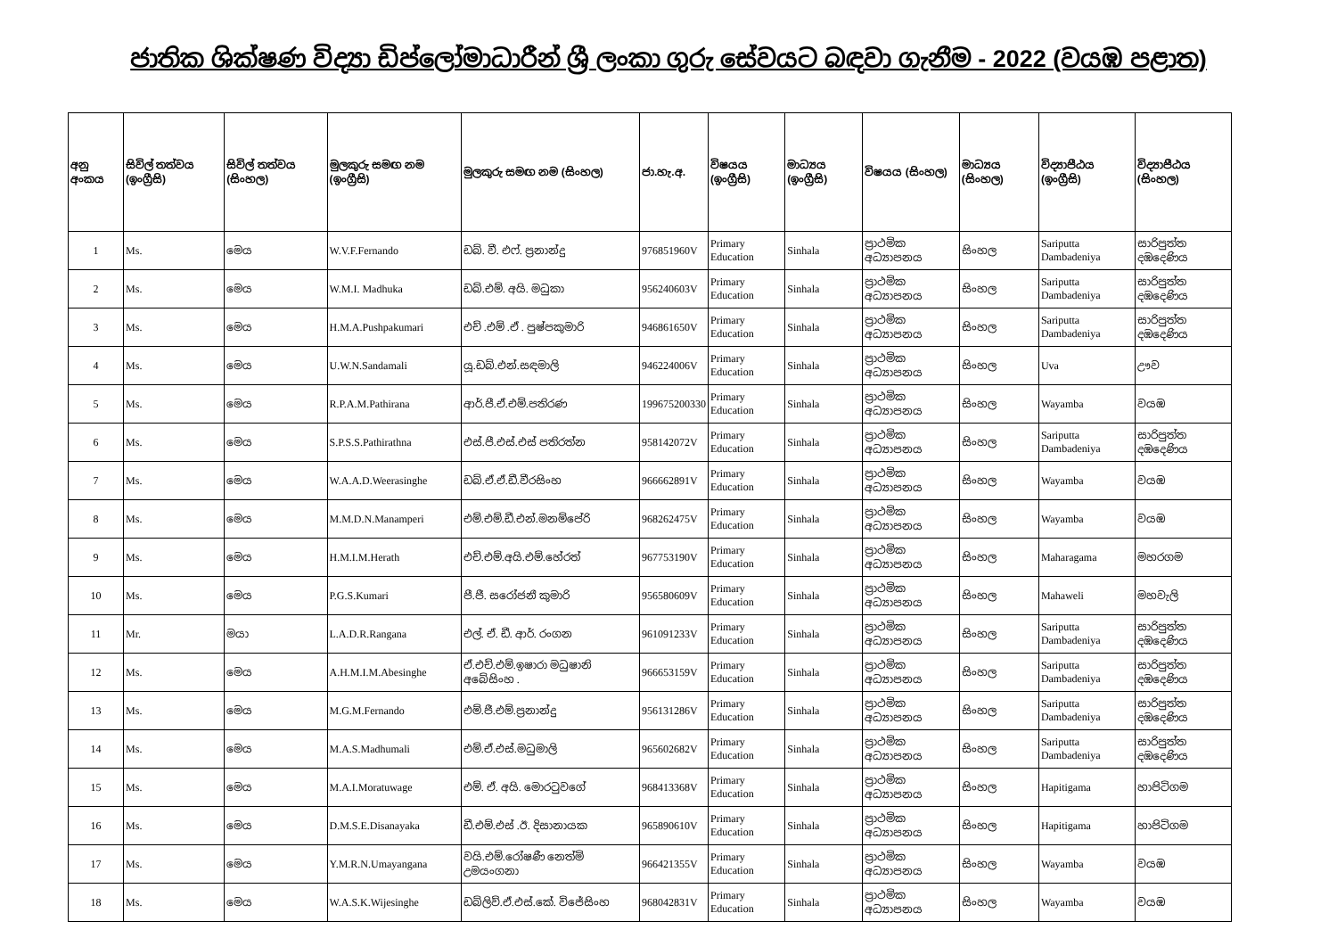ජාතික ශික්ෂණ විද්‍යා ඩිප්ලෝමාධාරීන් ශ්‍රී ලංකා ගුරු සේවයට බඳවා ගැනීම - 2022 (වයඹ පළාත)
| අනු අංකය | සිවිල් තත්වය (ඉංග්‍රීසි) | සිවිල් තත්වය (සිංහල) | මුලකුරු සමඟ නම (ඉංග්‍රීසි) | මුලකුරු සමඟ නම (සිංහල) | ජා.හැ.අ. | විෂයය (ඉංග්‍රීසි) | මාධ්‍යය (ඉංග්‍රීසි) | විෂයය (සිංහල) | මාධ්‍යය (සිංහල) | විද්‍යාපීඨය (ඉංග්‍රීසි) | විද්‍යාපීඨය (සිංහල) |
| --- | --- | --- | --- | --- | --- | --- | --- | --- | --- | --- | --- |
| 1 | Ms. | මෙය | W.V.F.Fernando | ඩබ්. වී. එෆ්. ප්‍රනාන්දු | 976851960V | Primary Education | Sinhala | ප්‍රාථමික අධ්‍යාපනය | සිංහල | Sariputta Dambadeniya | සාරිපුත්ත දඹදෙණිය |
| 2 | Ms. | මෙය | W.M.I. Madhuka | ඩබ්.එම්. අයි. මධුකා | 956240603V | Primary Education | Sinhala | ප්‍රාථමික අධ්‍යාපනය | සිංහල | Sariputta Dambadeniya | සාරිපුත්ත දඹදෙණිය |
| 3 | Ms. | මෙය | H.M.A.Pushpakumari | එච් .එම් .ඒ . පුෂ්පකුමාරි | 946861650V | Primary Education | Sinhala | ප්‍රාථමික අධ්‍යාපනය | සිංහල | Sariputta Dambadeniya | සාරිපුත්ත දඹදෙණිය |
| 4 | Ms. | මෙය | U.W.N.Sandamali | යූ.ඩබ්.එන්.සඳමාලි | 946224006V | Primary Education | Sinhala | ප්‍රාථමික අධ්‍යාපනය | සිංහල | Uva | ඌව |
| 5 | Ms. | මෙය | R.P.A.M.Pathirana | ආර්.පී.ඒ.එම්.පතිරණ | 199675200330 | Primary Education | Sinhala | ප්‍රාථමික අධ්‍යාපනය | සිංහල | Wayamba | වයඹ |
| 6 | Ms. | මෙය | S.P.S.S.Pathirathna | එස්.පී.එස්.එස් පතිරත්න | 958142072V | Primary Education | Sinhala | ප්‍රාථමික අධ්‍යාපනය | සිංහල | Sariputta Dambadeniya | සාරිපුත්ත දඹදෙණිය |
| 7 | Ms. | මෙය | W.A.A.D.Weerasinghe | ඩබ්.ඒ.ඒ.ඩී.වීරසිංහ | 966662891V | Primary Education | Sinhala | ප්‍රාථමික අධ්‍යාපනය | සිංහල | Wayamba | වයඹ |
| 8 | Ms. | මෙය | M.M.D.N.Manamperi | එම්.එම්.ඩී.එන්.මනම්පේරි | 968262475V | Primary Education | Sinhala | ප්‍රාථමික අධ්‍යාපනය | සිංහල | Wayamba | වයඹ |
| 9 | Ms. | මෙය | H.M.I.M.Herath | එච්.එම්.අයි.එම්.හේරත් | 967753190V | Primary Education | Sinhala | ප්‍රාථමික අධ්‍යාපනය | සිංහල | Maharagama | මහරගම |
| 10 | Ms. | මෙය | P.G.S.Kumari | පී.ජී. සරෝජනී කුමාරි | 956580609V | Primary Education | Sinhala | ප්‍රාථමික අධ්‍යාපනය | සිංහල | Mahaweli | මහවැලි |
| 11 | Mr. | මයා | L.A.D.R.Rangana | එල්. ඒ. ඩී. ආර්. රංගන | 961091233V | Primary Education | Sinhala | ප්‍රාථමික අධ්‍යාපනය | සිංහල | Sariputta Dambadeniya | සාරිපුත්ත දඹදෙණිය |
| 12 | Ms. | මෙය | A.H.M.I.M.Abesinghe | ඒ.එච්.එම්.ඉෂාරා මධුෂානි අබේසිංහ . | 966653159V | Primary Education | Sinhala | ප්‍රාථමික අධ්‍යාපනය | සිංහල | Sariputta Dambadeniya | සාරිපුත්ත දඹදෙණිය |
| 13 | Ms. | මෙය | M.G.M.Fernando | එම්.ජී.එම්.ප්‍රනාන්දු | 956131286V | Primary Education | Sinhala | ප්‍රාථමික අධ්‍යාපනය | සිංහල | Sariputta Dambadeniya | සාරිපුත්ත දඹදෙණිය |
| 14 | Ms. | මෙය | M.A.S.Madhumali | එම්.ඒ.එස්.මධුමාලි | 965602682V | Primary Education | Sinhala | ප්‍රාථමික අධ්‍යාපනය | සිංහල | Sariputta Dambadeniya | සාරිපුත්ත දඹදෙණිය |
| 15 | Ms. | මෙය | M.A.I.Moratuwage | එම්. ඒ. අයි. මොරටුවගේ | 968413368V | Primary Education | Sinhala | ප්‍රාථමික අධ්‍යාපනය | සිංහල | Hapitigama | හාපිටිගම |
| 16 | Ms. | මෙය | D.M.S.E.Disanayaka | ඩී.එම්.එස් .ඊ. දිසානායක | 965890610V | Primary Education | Sinhala | ප්‍රාථමික අධ්‍යාපනය | සිංහල | Hapitigama | හාපිටිගම |
| 17 | Ms. | මෙය | Y.M.R.N.Umayangana | වයි.එම්.රෝෂණී නෙත්මි උමයංගනා | 966421355V | Primary Education | Sinhala | ප්‍රාථමික අධ්‍යාපනය | සිංහල | Wayamba | වයඹ |
| 18 | Ms. | මෙය | W.A.S.K.Wijesinghe | ඩබ්ලිව්.ඒ.එස්.කේ. විජේසිංහ | 968042831V | Primary Education | Sinhala | ප්‍රාථමික අධ්‍යාපනය | සිංහල | Wayamba | වයඹ |